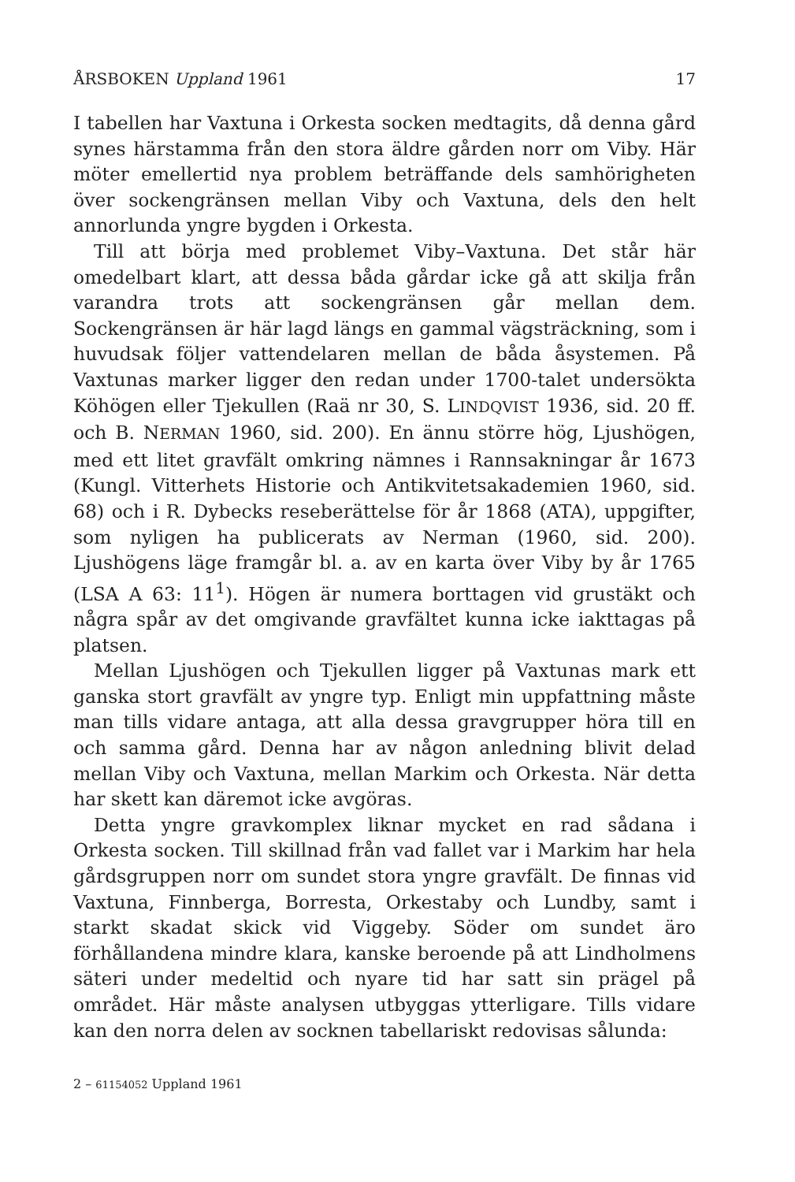ÅRSBOKEN Uppland 1961 17
I tabellen har Vaxtuna i Orkesta socken medtagits, då denna gård synes härstamma från den stora äldre gården norr om Viby. Här möter emellertid nya problem beträffande dels samhörigheten över sockengränsen mellan Viby och Vaxtuna, dels den helt annorlunda yngre bygden i Orkesta.
Till att börja med problemet Viby–Vaxtuna. Det står här omedelbart klart, att dessa båda gårdar icke gå att skilja från varandra trots att sockengränsen går mellan dem. Sockengränsen är här lagd längs en gammal vägsträckning, som i huvudsak följer vattendelaren mellan de båda åsystemen. På Vaxtunas marker ligger den redan under 1700-talet undersökta Köhögen eller Tjekullen (Raä nr 30, S. LINDQVIST 1936, sid. 20 ff. och B. NERMAN 1960, sid. 200). En ännu större hög, Ljushögen, med ett litet gravfält omkring nämnes i Rannsakningar år 1673 (Kungl. Vitterhets Historie och Antikvitetsakademien 1960, sid. 68) och i R. Dybecks reseberättelse för år 1868 (ATA), uppgifter, som nyligen ha publicerats av Nerman (1960, sid. 200). Ljushögens läge framgår bl. a. av en karta över Viby by år 1765 (LSA A 63: 11<sup>1</sup>). Högen är numera borttagen vid grustäkt och några spår av det omgivande gravfältet kunna icke iakttagas på platsen.
Mellan Ljushögen och Tjekullen ligger på Vaxtunas mark ett ganska stort gravfält av yngre typ. Enligt min uppfattning måste man tills vidare antaga, att alla dessa gravgrupper höra till en och samma gård. Denna har av någon anledning blivit delad mellan Viby och Vaxtuna, mellan Markim och Orkesta. När detta har skett kan däremot icke avgöras.
Detta yngre gravkomplex liknar mycket en rad sådana i Orkesta socken. Till skillnad från vad fallet var i Markim har hela gårdsgruppen norr om sundet stora yngre gravfält. De finnas vid Vaxtuna, Finnberga, Borresta, Orkestaby och Lundby, samt i starkt skadat skick vid Viggeby. Söder om sundet äro förhållandena mindre klara, kanske beroende på att Lindholmens säteri under medeltid och nyare tid har satt sin prägel på området. Här måste analysen utbyggas ytterligare. Tills vidare kan den norra delen av socknen tabellariskt redovisas sålunda:
2 – 61154052 Uppland 1961